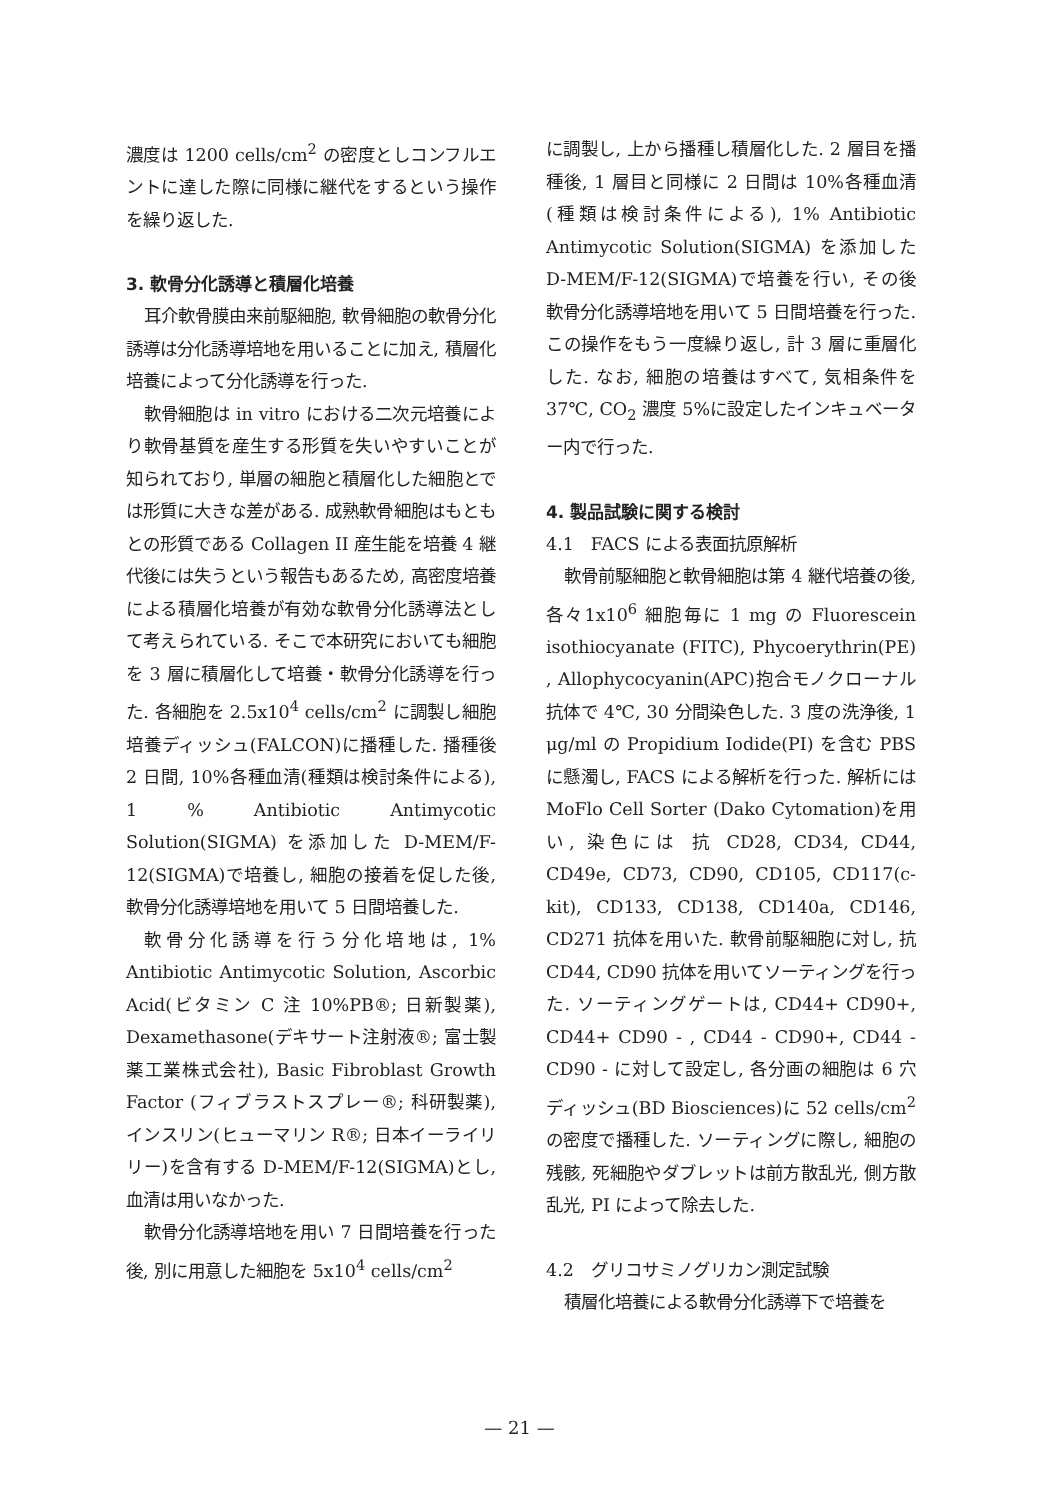濃度は 1200 cells/cm<sup>2</sup> の密度としコンフルエントに達した際に同様に継代をするという操作を繰り返した.
3. 軟骨分化誘導と積層化培養
耳介軟骨膜由来前駆細胞, 軟骨細胞の軟骨分化誘導は分化誘導培地を用いることに加え, 積層化培養によって分化誘導を行った.
軟骨細胞は in vitro における二次元培養により軟骨基質を産生する形質を失いやすいことが知られており, 単層の細胞と積層化した細胞とでは形質に大きな差がある. 成熟軟骨細胞はもともとの形質である Collagen II 産生能を培養 4 継代後には失うという報告もあるため, 高密度培養による積層化培養が有効な軟骨分化誘導法として考えられている. そこで本研究においても細胞を 3 層に積層化して培養・軟骨分化誘導を行った. 各細胞を 2.5x10<sup>4</sup> cells/cm<sup>2</sup> に調製し細胞培養ディッシュ(FALCON)に播種した. 播種後 2 日間, 10%各種血清(種類は検討条件による), 1 % Antibiotic Antimycotic Solution(SIGMA) を添加した D-MEM/F-12(SIGMA)で培養し, 細胞の接着を促した後, 軟骨分化誘導培地を用いて 5 日間培養した.
軟骨分化誘導を行う分化培地は, 1% Antibiotic Antimycotic Solution, Ascorbic Acid(ビタミン C 注 10%PB®; 日新製薬), Dexamethasone(デキサート注射液®; 富士製薬工業株式会社), Basic Fibroblast Growth Factor (フィブラストスプレー®; 科研製薬), インスリン(ヒューマリン R®; 日本イーライリリー)を含有する D-MEM/F-12(SIGMA)とし, 血清は用いなかった.
軟骨分化誘導培地を用い 7 日間培養を行った後, 別に用意した細胞を 5x10<sup>4</sup> cells/cm<sup>2</sup>
に調製し, 上から播種し積層化した. 2 層目を播種後, 1 層目と同様に 2 日間は 10%各種血清 (種類は検討条件による), 1% Antibiotic Antimycotic Solution(SIGMA) を添加した D-MEM/F-12(SIGMA)で培養を行い, その後軟骨分化誘導培地を用いて 5 日間培養を行った. この操作をもう一度繰り返し, 計 3 層に重層化した. なお, 細胞の培養はすべて, 気相条件を 37℃, CO<sub>2</sub> 濃度 5%に設定したインキュベーター内で行った.
4. 製品試験に関する検討
4.1　FACS による表面抗原解析
軟骨前駆細胞と軟骨細胞は第 4 継代培養の後, 各々1x10<sup>6</sup> 細胞毎に 1 mg の Fluorescein isothiocyanate (FITC), Phycoerythrin(PE) , Allophycocyanin(APC)抱合モノクローナル抗体で 4℃, 30 分間染色した. 3 度の洗浄後, 1 μg/ml の Propidium Iodide(PI) を含む PBS に懸濁し, FACS による解析を行った. 解析には MoFlo Cell Sorter (Dako Cytomation)を用い, 染色には 抗 CD28, CD34, CD44, CD49e, CD73, CD90, CD105, CD117(c-kit), CD133, CD138, CD140a, CD146, CD271 抗体を用いた. 軟骨前駆細胞に対し, 抗 CD44, CD90 抗体を用いてソーティングを行った. ソーティングゲートは, CD44+ CD90+, CD44+ CD90 - , CD44 - CD90+, CD44 - CD90 - に対して設定し, 各分画の細胞は 6 穴ディッシュ(BD Biosciences)に 52 cells/cm<sup>2</sup> の密度で播種した. ソーティングに際し, 細胞の残骸, 死細胞やダブレットは前方散乱光, 側方散乱光, PI によって除去した.
4.2　グリコサミノグリカン測定試験
積層化培養による軟骨分化誘導下で培養を
— 21 —